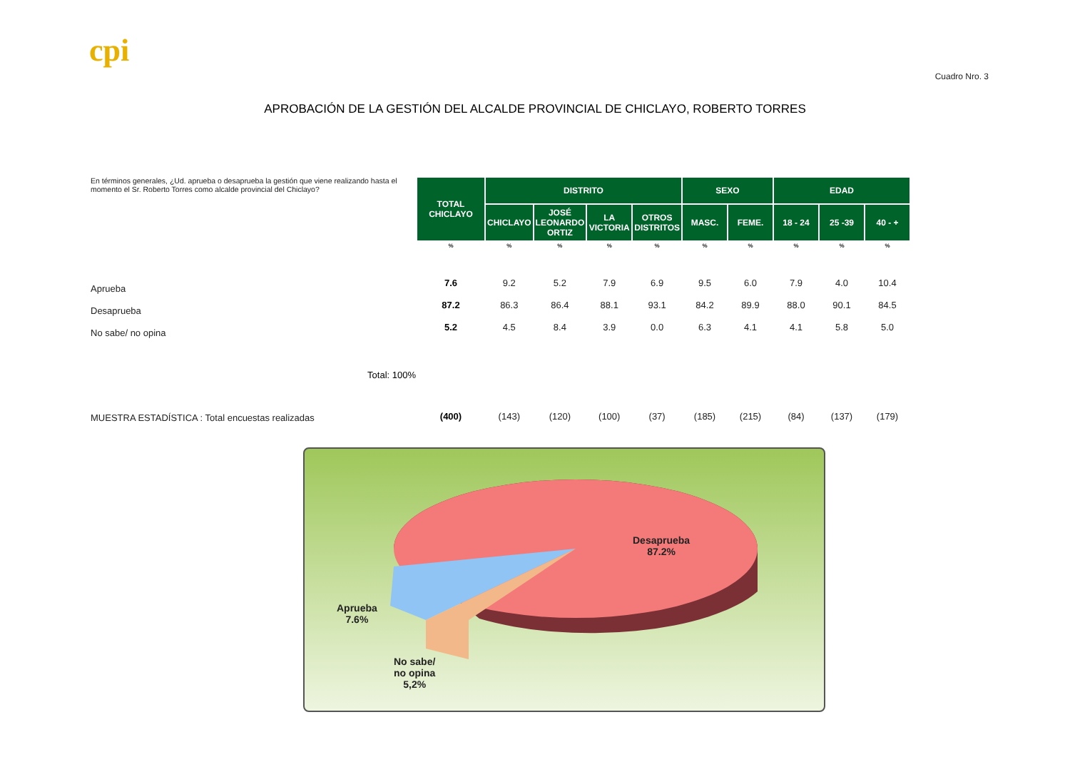cpi
Cuadro Nro. 3
APROBACIÓN DE LA GESTIÓN DEL ALCALDE PROVINCIAL DE CHICLAYO, ROBERTO TORRES
En términos generales, ¿Ud. aprueba o desaprueba la gestión que viene realizando hasta el momento el Sr. Roberto Torres como alcalde provincial del Chiclayo?
Aprueba
Desaprueba
No sabe/ no opina
Total: 100%
MUESTRA ESTADÍSTICA : Total encuestas realizadas
| TOTAL CHICLAYO | DISTRITO | | | | SEXO | | EDAD | | |
| --- | --- | --- | --- | --- | --- | --- | --- | --- | --- |
| | CHICLAYO | JOSÉ LEONARDO ORTIZ | LA VICTORIA | OTROS DISTRITOS | MASC. | FEME. | 18 - 24 | 25 -39 | 40 - + |
| % | % | % | % | % | % | % | % | % | % |
| 7.6 | 9.2 | 5.2 | 7.9 | 6.9 | 9.5 | 6.0 | 7.9 | 4.0 | 10.4 |
| 87.2 | 86.3 | 86.4 | 88.1 | 93.1 | 84.2 | 89.9 | 88.0 | 90.1 | 84.5 |
| 5.2 | 4.5 | 8.4 | 3.9 | 0.0 | 6.3 | 4.1 | 4.1 | 5.8 | 5.0 |
| (400) | (143) | (120) | (100) | (37) | (185) | (215) | (84) | (137) | (179) |
Desaprueba
87.2%
Aprueba
7.6%
No sabe/
no opina
5,2%